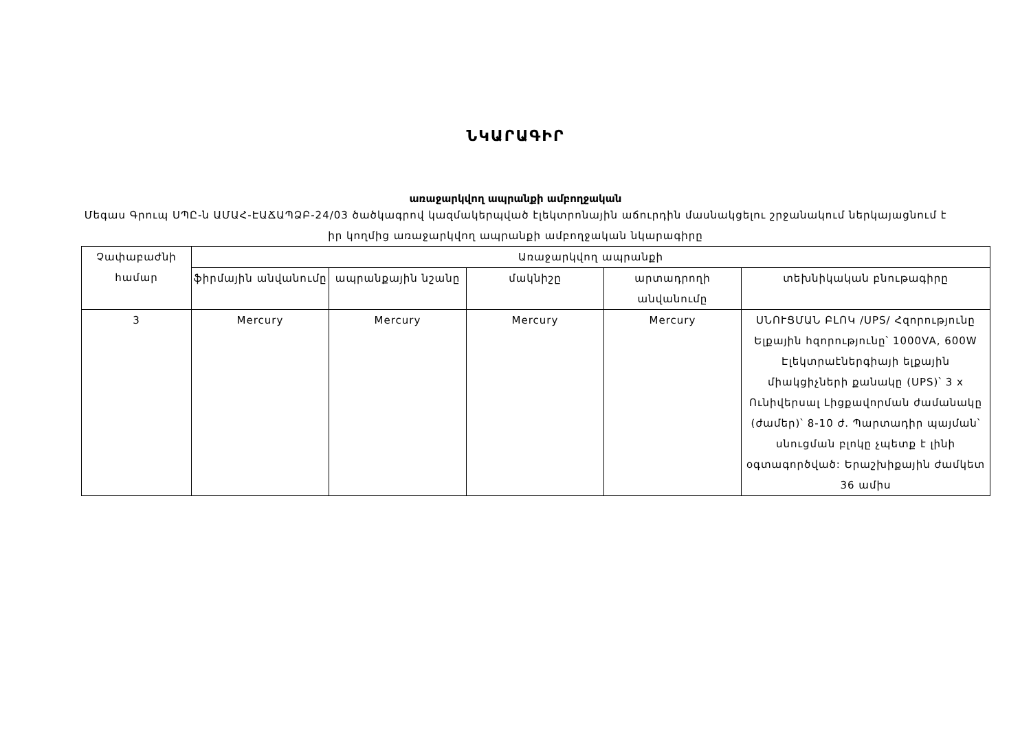ՆԿԱՐԱԳԻՐ
առաջարկվող ապրանքի ամբողջական
Մեգաս Գրուպ ՍՊԸ-ն ԱՄԱՀ-ԷԱՃԱՊՁԲ-24/03 ծածկագրով կազմակերպված էլեկտրոնային աճուրդին մասնակցելու շրջանակում ներկայացնում է իր կողմից առաջարկվող ապրանքի ամբողջական նկարագիրը
| Չափաբաժնի համար | Առաջարկվող ապրանքի | | | | |
| --- | --- | --- | --- | --- | --- |
| | ֆիրմային անվանումը | ապրանքային նշանը | մակնիշը | արտադրողի անվանումը | տեխնիկական բնութագիրը |
| 3 | Mercury | Mercury | Mercury | Mercury | ՍՆՈՒՑՄԱՆ ԲԼՈԿ /UPS/ Հզորությունը Ելքային հզորությունը՝ 1000VA, 600W Էլեկտրաէներգիայի ելքային միակցիչների քանակը (UPS)՝ 3 x Ունիվերսալ Լիցքավորման ժամանակը (ժամեր)՝ 8-10 ժ. Պարտադիր պայման՝ սնուցման բլոկը չպետք է լինի օգտագործված: Երաշխիքային ժամկետ 36 ամիս |